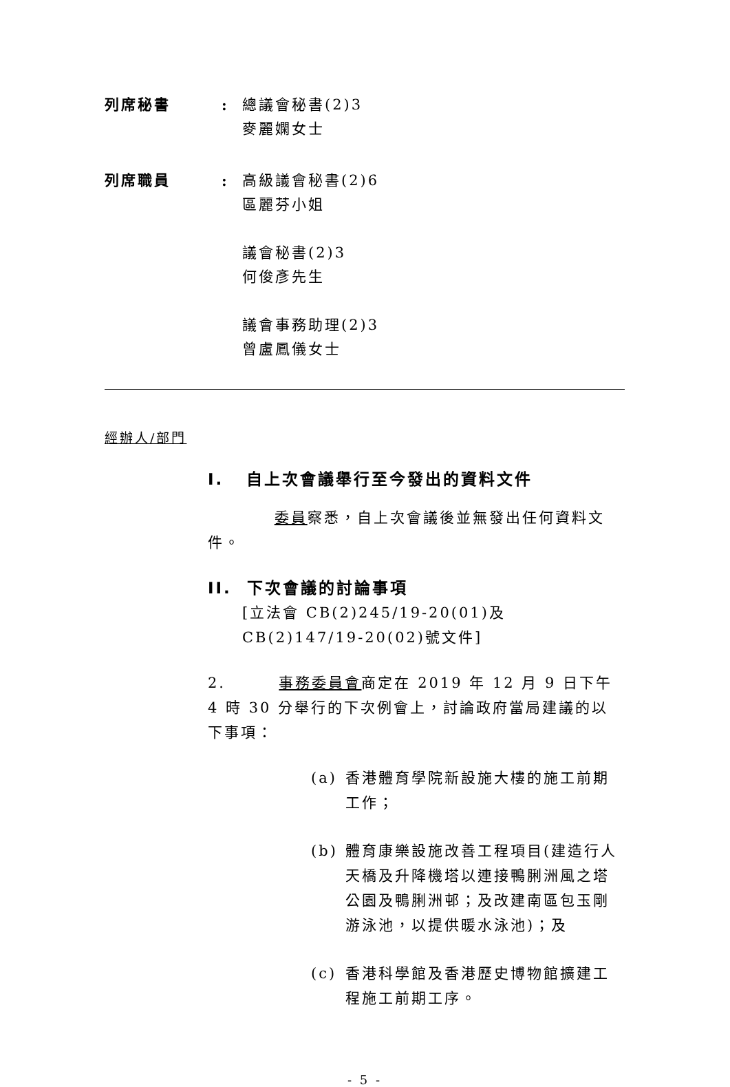列席秘書 : 總議會秘書(2)3
麥麗嫻女士
列席職員 : 高級議會秘書(2)6
區麗芬小姐
議會秘書(2)3
何俊彥先生
議會事務助理(2)3
曾盧鳳儀女士
經辦人/部門
I. 自上次會議舉行至今發出的資料文件
委員察悉，自上次會議後並無發出任何資料文件。
II. 下次會議的討論事項
[立法會 CB(2)245/19-20(01)及 CB(2)147/19-20(02)號文件]
2. 事務委員會商定在 2019 年 12 月 9 日下午 4 時 30 分舉行的下次例會上，討論政府當局建議的以下事項：
(a) 香港體育學院新設施大樓的施工前期工作；
(b) 體育康樂設施改善工程項目(建造行人天橋及升降機塔以連接鴨脷洲風之塔公園及鴨脷洲邨；及改建南區包玉剛游泳池，以提供暖水泳池)；及
(c) 香港科學館及香港歷史博物館擴建工程施工前期工序。
- 5 -